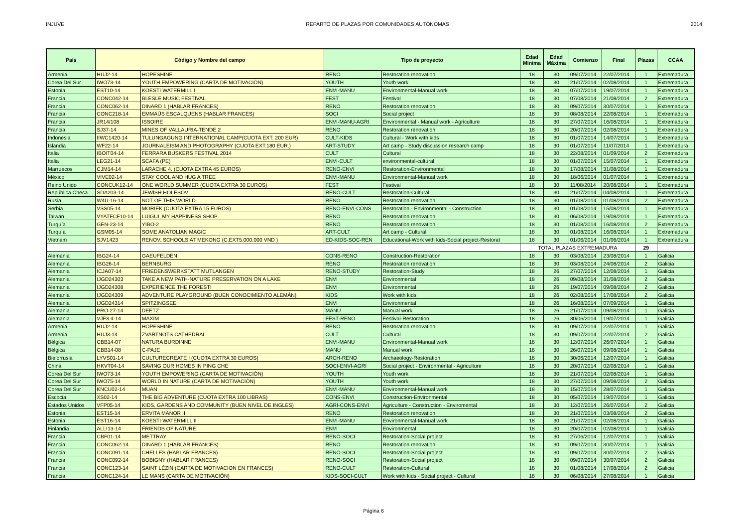INJUVE REPARTO DE PLAZAS POR COMUNIDADES AUTÓNOMAS 2014
| País | Código y Nombre del campo | | Tipo de proyecto | | Edad Mínima | Edad Máxima | Comienzo | Final | Plazas | CCAA |
| --- | --- | --- | --- | --- | --- | --- | --- | --- | --- | --- |
| Armenia | HUJ2-14 | HOPESHINE | RENO | Restoration renovation | 18 | 30 | 09/07/2014 | 22/07/2014 | 1 | Extremadura |
| Corea Del Sur | IWO73-14 | YOUTH EMPOWERING (CARTA DE MOTIVACIÓN) | YOUTH | Youth work | 18 | 30 | 21/07/2014 | 02/08/2014 | 1 | Extremadura |
| Estonia | EST10-14 | KOESTI WATERMILL I | ENVI-MANU | Environmental-Manual work | 18 | 30 | 07/07/2014 | 19/07/2014 | 1 | Extremadura |
| Francia | CONC042-14 | BLESLE MUSIC FESTIVAL | FEST | Festival | 18 | 30 | 07/08/2014 | 21/08/2014 | 2 | Extremadura |
| Francia | CONC062-14 | DINARD 1 (HABLAR FRANCES) | RENO | Restoration renovation | 18 | 30 | 09/07/2014 | 30/07/2014 | 1 | Extremadura |
| Francia | CONC218-14 | EMMAÜS ESCALQUENS (HABLAR FRANCES) | SOCI | Social project | 18 | 30 | 08/08/2014 | 22/08/2014 | 1 | Extremadura |
| Francia | JR14/108 | ISSOIRE | ENVI-MANU-AGRI | Environmental - Manual work - Agriculture | 18 | 30 | 27/07/2014 | 16/08/2014 | 1 | Extremadura |
| Francia | SJ37-14 | MINES OF VALLAURIA-TENDE 2 | RENO | Restoration renovation | 18 | 30 | 20/07/2014 | 02/08/2014 | 1 | Extremadura |
| Indonesia | IIWC1420-14 | TULUNGAGUNG INTERNATIONAL CAMP(CUOTA EXT. 200 EUR) | CULT-KIDS | Cultural - Work with kids | 18 | 30 | 01/07/2014 | 14/07/2014 | 1 | Extremadura |
| Islandia | WF22-14 | JOURNALEISM AND PHOTOGRAPHY (CUOTA EXT.180 EUR.) | ART-STUDY | Art camp - Study discussion research camp | 18 | 30 | 01/07/2014 | 11/07/2014 | 1 | Extremadura |
| Italia | IBOIT04-14 | FERRARA BUSKERS FESTIVAL 2014 | CULT | Cultural | 18 | 30 | 22/08/2014 | 01/09/2014 | 2 | Extremadura |
| Italia | LEG21-14 | SCAFA (PE) | ENVI-CULT | environmental-cultural | 18 | 30 | 01/07/2014 | 15/07/2014 | 1 | Extremadura |
| Marruecos | CJM14-14 | LARACHE 4. (CUOTA EXTRA 45 EUROS) | RENO-ENVI | Restoration-Environmental | 18 | 30 | 17/08/2014 | 31/08/2014 | 1 | Extremadura |
| México | VIVE02-14 | STAY COOL AND HUG A TREE | ENVI-MANU | Environmental-Manual work | 18 | 30 | 18/06/2014 | 01/07/2014 | 1 | Extremadura |
| Reino Unido | CONCUK12-14 | ONE WORLD SUMMER (CUOTA EXTRA 30 EUROS) | FEST | Festival | 18 | 30 | 11/08/2014 | 20/08/2014 | 1 | Extremadura |
| República Checa | SDA203-14 | JEWISH HOLESOV | RENO-CULT | Restoration-Cultural | 18 | 30 | 21/07/2014 | 04/08/2014 | 1 | Extremadura |
| Rusia | W4U-16-14 | NOT OF THIS WORLD | RENO | Restoration renovation | 18 | 30 | 01/08/2014 | 01/08/2014 | 2 | Extremadura |
| Serbia | VSS05-14 | MORIEK (CUOTA EXTRA 15 EUROS) | RENO-ENVI-CONS | Restoration - Environmental - Construction | 18 | 30 | 01/08/2014 | 15/08/2014 | 1 | Extremadura |
| Taiwan | VYATFCF10-14 | LUIGUI, MY HAPPINESS SHOP | RENO | Restoration renovation | 18 | 30 | 06/08/2014 | 19/08/2014 | 1 | Extremadura |
| Turquía | GEN-23-14 | YIBO-2 | RENO | Restoration renovation | 18 | 30 | 01/08/2014 | 16/08/2014 | 2 | Extremadura |
| Turquía | GSM05-14 | SOME ANATOLIAN MAGIC | ART-CULT | Art camp - Cultural | 18 | 30 | 01/08/2014 | 16/08/2014 | 1 | Extremadura |
| Vietnam | SJV1423 | RENOV. SCHOOLS AT MEKONG (C.EXT5.000.000 VND ) | ED-KIDS-SOC-REN | Educational-Work with kids-Social project-Restorat | 18 | 30 | 01/06/2014 | 01/06/2014 | 1 | Extremadura |
| | | | | | TOTAL PLAZAS EXTREMADURA | | | | 29 | |
| Alemania | IBG24-14 | GAEUFELDEN | CONS-RENO | Construction-Restoration | 18 | 30 | 03/08/2014 | 23/08/2014 | 1 | Galicia |
| Alemania | IBG26-14 | BERNBURG | RENO | Restoration renovation | 18 | 30 | 03/08/2014 | 24/08/2014 | 2 | Galicia |
| Alemania | ICJA07-14 | FRIEDENSWERKSTATT MUTLANGEN | RENO-STUDY | Restoration-Study | 18 | 26 | 27/07/2014 | 12/08/2014 | 1 | Galicia |
| Alemania | IJGD24303 | TAKE A NEW PATH-NATURE PRESERVATION ON A LAKE | ENVI | Environmental | 18 | 26 | 09/08/2014 | 31/08/2014 | 2 | Galicia |
| Alemania | IJGD24308 | EXPERIENCE THE FOREST! | ENVI | Environmental | 18 | 26 | 19/07/2014 | 09/08/2014 | 2 | Galicia |
| Alemania | IJGD24309 | ADVENTURE PLAYGROUND (BUEN CONOCIMIENTO ALEMÁN) | KIDS | Work with kids | 18 | 26 | 02/08/2014 | 17/08/2014 | 2 | Galicia |
| Alemania | IJGD24314 | SPITZINGSEE | ENVI | Environmental | 18 | 26 | 16/08/2014 | 07/09/2014 | 1 | Galicia |
| Alemania | PRO-27-14 | DEETZ | MANU | Manual work | 18 | 26 | 21/07/2014 | 09/08/2014 | 1 | Galicia |
| Alemania | VJF3.4-14 | MAXIM | FEST-RENO | Festival-Restoration | 18 | 26 | 30/06/2014 | 19/07/2014 | 1 | Galicia |
| Armenia | HUJ2-14 | HOPESHINE | RENO | Restoration renovation | 18 | 30 | 09/07/2014 | 22/07/2014 | 1 | Galicia |
| Armenia | HUJ3-14 | ZVARTNOTS CATHEDRAL | CULT | Cultural | 18 | 30 | 09/07/2014 | 22/07/2014 | 2 | Galicia |
| Bélgica | CBB14-07 | NATURA BURDINNE | ENVI-MANU | Environmental-Manual work | 18 | 30 | 12/07/2014 | 26/07/2014 | 1 | Galicia |
| Bélgica | CBB14-08 | C-PAJE | MANU | Manual work | 18 | 30 | 26/07/2014 | 09/08/2014 | 1 | Galicia |
| Bielorrusia | LYVS01-14 | CULTURECREATE I (CUOTA EXTRA 30 EUROS) | ARCH-RENO | Archaeology-Restoration | 18 | 30 | 30/06/2014 | 12/07/2014 | 1 | Galicia |
| China | HKVT04-14 | SAVING OUR HOMES IN PING CHE | SOCI-ENVI-AGRI | Social project - Environmental - Agriculture | 18 | 30 | 20/07/2014 | 02/08/2014 | 1 | Galicia |
| Corea Del Sur | IWO73-14 | YOUTH EMPOWERING (CARTA DE MOTIVACIÓN) | YOUTH | Youth work | 18 | 30 | 21/07/2014 | 02/08/2014 | 1 | Galicia |
| Corea Del Sur | IWO75-14 | WORLD IN NATURE (CARTA DE MOTIVACIÓN) | YOUTH | Youth work | 18 | 30 | 27/07/2014 | 09/08/2014 | 2 | Galicia |
| Corea Del Sur | KNCU02-14 | MUAN | ENVI-MANU | Environmental-Manual work | 18 | 30 | 15/07/2014 | 28/07/2014 | 1 | Galicia |
| Escocia | XS02-14 | THE BIG ADVENTURE (CUOTA EXTRA 100 LIBRAS) | CONS-ENVI | Construction-Environmental | 18 | 30 | 05/07/2014 | 19/07/2014 | 1 | Galicia |
| Estados Unidos | VFP05-14 | KIDS, GARDENS AND COMMUNITY (BUEN NIVEL DE INGLES) | AGRI-CONS-ENVI | Agriculture - Construction - Enviromental | 18 | 30 | 12/07/2014 | 26/07/2014 | 2 | Galicia |
| Estonia | EST15-14 | ERVITA MANOR II | RENO | Restoration renovation | 18 | 30 | 21/07/2014 | 03/08/2014 | 2 | Galicia |
| Estonia | EST16-14 | KOESTI WATERMILL II | ENVI-MANU | Environmental-Manual work | 18 | 30 | 21/07/2014 | 02/08/2014 | 1 | Galicia |
| Finlandia | ALLI13-14 | FRIENDS OF NATURE | ENVI | Environmental | 18 | 30 | 20/07/2014 | 02/08/2014 | 1 | Galicia |
| Francia | CBF01-14 | METTRAY | RENO-SOCI | Restoration-Social project | 18 | 30 | 27/06/2014 | 12/07/2014 | 1 | Galicia |
| Francia | CONC062-14 | DINARD 1 (HABLAR FRANCES) | RENO | Restoration renovation | 18 | 30 | 09/07/2014 | 30/07/2014 | 1 | Galicia |
| Francia | CONC091-14 | CHELLES (HABLAR FRANCES) | RENO-SOCI | Restoration-Social project | 18 | 30 | 09/07/2014 | 30/07/2014 | 2 | Galicia |
| Francia | CONC092-14 | BOBIGNY (HABLAR FRANCES) | RENO-SOCI | Restoration-Social project | 18 | 30 | 09/07/2014 | 30/07/2014 | 2 | Galicia |
| Francia | CONC123-14 | SAINT LÉZIN (CARTA DE MOTIVACION EN FRANCES) | RENO-CULT | Restoration-Cultural | 18 | 30 | 01/08/2014 | 17/08/2014 | 2 | Galicia |
| Francia | CONC124-14 | LE MANS (CARTA DE MOTIVACIÓN) | KIDS-SOCI-CULT | Work with kids - Social project - Cultural | 18 | 30 | 06/08/2014 | 27/08/2014 | 1 | Galicia |
Página 6